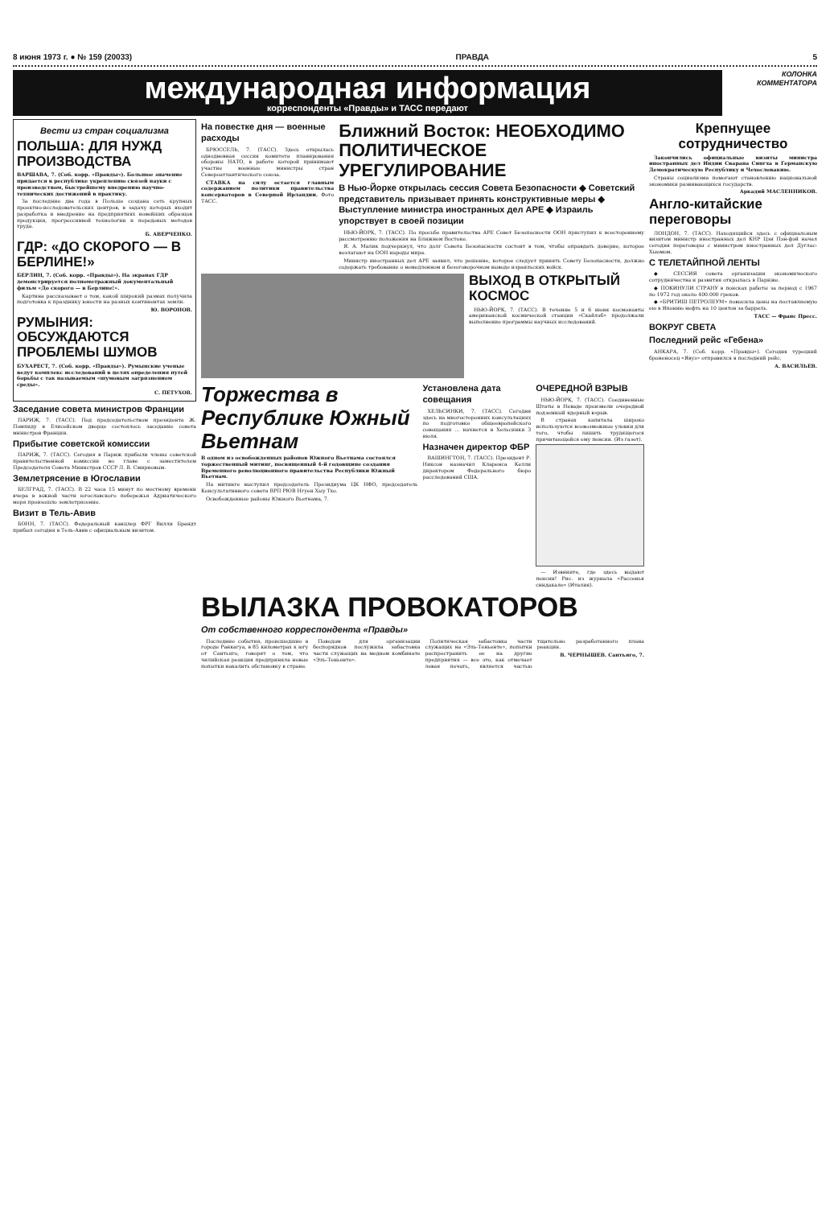8 июня 1973 г. ● № 159 (20033) ПРАВДА 5
международная информация
корреспонденты «Правды» и ТАСС передают
КОЛОНКА КОММЕНТАТОРА
Вести из стран социализма
ПОЛЬША: ДЛЯ НУЖД ПРОИЗВОДСТВА
ВАРШАВА, 7. (Соб. корр. «Правды»). Большое значение придается в республике укреплению связей науки с производством, быстрейшему внедрению научно-технических достижений в практику.
За последние два года в Польше создана сеть крупных проектно-исследовательских центров, в задачу которых входит разработка и внедрение на предприятиях новейших образцов продукции, прогрессивной технологии и передовых методов труда.
Б. АВЕРЧЕНКО.
ГДР: «ДО СКОРОГО — В БЕРЛИНЕ!»
БЕРЛИН, 7. (Соб. корр. «Правды»). На экранах ГДР демонстрируется полнометражный документальный фильм «До скорого — в Берлине!».
Картина рассказывает о том, какой широкий размах получила подготовка к празднику юности на разных континентах земли.
Ю. ВОРОНОВ.
РУМЫНИЯ: ОБСУЖДАЮТСЯ ПРОБЛЕМЫ ШУМОВ
БУХАРЕСТ, 7. (Соб. корр. «Правды»). Румынские ученые ведут комплекс исследований в целях определения путей борьбы с так называемым «шумовым загрязнением среды».
С. ПЕТУХОВ.
Заседание совета министров Франции
ПАРИЖ, 7. (ТАСС). Под председательством президента Ж. Помпиду в Елисейском дворце состоялось заседание совета министров Франции.
Прибытие советской комиссии
ПАРИЖ, 7. (ТАСС). Сегодня в Париж прибыли члены советской правительственной комиссии во главе с заместителем Председателя Совета Министров СССР Л. В. Смирновым.
Землетрясение в Югославии
БЕЛГРАД, 7. (ТАСС). В 22 часа 15 минут по местному времени вчера в южной части югославского побережья Адриатического моря произошло землетрясение.
Визит в Тель-Авив
БОНН, 7. (ТАСС). Федеральный канцлер ФРГ Вилли Брандт прибыл сегодня в Тель-Авив с официальным визитом.
На повестке дня — военные расходы
БРЮССЕЛЬ, 7. (ТАСС). Здесь открылась однодневная сессия комитета планирования обороны НАТО, в работе которой принимают участие военные министры стран Североатлантического союза.
СТАВКА на силу остается главным содержанием политики правительства консерваторов в Северной Ирландии. Фото ТАСС.
Ближний Восток: НЕОБХОДИМО ПОЛИТИЧЕСКОЕ УРЕГУЛИРОВАНИЕ
В Нью-Йорке открылась сессия Совета Безопасности ◆ Советский представитель призывает принять конструктивные меры ◆ Выступление министра иностранных дел АРЕ ◆ Израиль упорствует в своей позиции
НЬЮ-ЙОРК, 7. (ТАСС). По просьбе правительства АРЕ Совет Безопасности ООН приступил к всестороннему рассмотрению положения на Ближнем Востоке.
Я. А. Малик подчеркнул, что долг Совета Безопасности состоит в том, чтобы оправдать доверие, которое возлагают на ООН народы мира.
Министр иностранных дел АРЕ заявил, что решение, которое следует принять Совету Безопасности, должно содержать требование о немедленном и безоговорочном выводе израильских войск.
ВЫХОД В ОТКРЫТЫЙ КОСМОС
НЬЮ-ЙОРК, 7. (ТАСС). В течение 5 и 6 июня космонавты американской космической станции «Скайлэб» продолжали выполнение программы научных исследований.
Торжества в Республике Южный Вьетнам
В одном из освобожденных районов Южного Вьетнама состоялся торжественный митинг, посвященный 4-й годовщине создания Временного революционного правительства Республики Южный Вьетнам.
На митинге выступил председатель Президиума ЦК НФО, председатель Консультативного совета ВРП РЮВ Нгуен Хыу Тхо.
Освобожденные районы Южного Вьетнама, 7.
Установлена дата совещания
ХЕЛЬСИНКИ, 7. (ТАСС). Сегодня здесь на многосторонних консультациях по подготовке общеевропейского совещания ... начнется в Хельсинки 3 июля.
Назначен директор ФБР
ВАШИНГТОН, 7. (ТАСС). Президент Р. Никсон назначил Кларенса Келли директором Федерального бюро расследований США.
ОЧЕРЕДНОЙ ВЗРЫВ
НЬЮ-ЙОРК, 7. (ТАСС). Соединенные Штаты в Неваде произвели очередной подземный ядерный взрыв.
В странах капитала широко используются всевозможные уловки для того, чтобы лишить трудящегося причитающейся ему пенсии. (Из газет).
— Извините, где здесь выдают пенсии! Рис. из журнала «Рассенья синдакале» (Италия).
ВЫЛАЗКА ПРОВОКАТОРОВ
От собственного корреспондента «Правды»
Последние события, происшедшие в городе Ранкагуа, в 85 километрах к югу от Сантьяго, говорят о том, что чилийская реакция предприняла новые попытки накалить обстановку в стране.
Поводом для организации беспорядков послужила забастовка части служащих на медном комбинате «Эль-Теньенте».
Политическая забастовка части служащих на «Эль-Теньенте», попытки распространить ее на другие предприятия — все это, как отмечает левая печать, является частью тщательно разработанного плана реакции.
В. ЧЕРНЫШЕВ. Сантьяго, 7.
Крепнущее сотрудничество
Закончились официальные визиты министра иностранных дел Индии Сварана Сингха в Германскую Демократическую Республику и Чехословакию.
Страны социализма помогают становлению национальной экономики развивающихся государств.
Аркадий МАСЛЕННИКОВ.
Англо-китайские переговоры
ЛОНДОН, 7. (ТАСС). Находящийся здесь с официальным визитом министр иностранных дел КНР Цзи Пэн-фэй начал сегодня переговоры с министром иностранных дел Дуглас-Хьюмом.
С ТЕЛЕТАЙПНОЙ ЛЕНТЫ
◆ СЕССИЯ совета организации экономического сотрудничества и развития открылась в Париже.
◆ ПОКИНУЛИ СТРАНУ в поисках работы за период с 1967 по 1972 год около 400.000 греков.
◆ «БРИТИШ ПЕТРОЛЕУМ» повысила цены на поставляемую ею в Японию нефть на 10 центов за баррель.
ТАСС — Франс Пресс.
ВОКРУГ СВЕТА
Последний рейс «Гебена»
АНКАРА, 7. (Соб. корр. «Правды»). Сегодня турецкий броненосец «Явуз» отправился в последний рейс.
А. ВАСИЛЬЕВ.